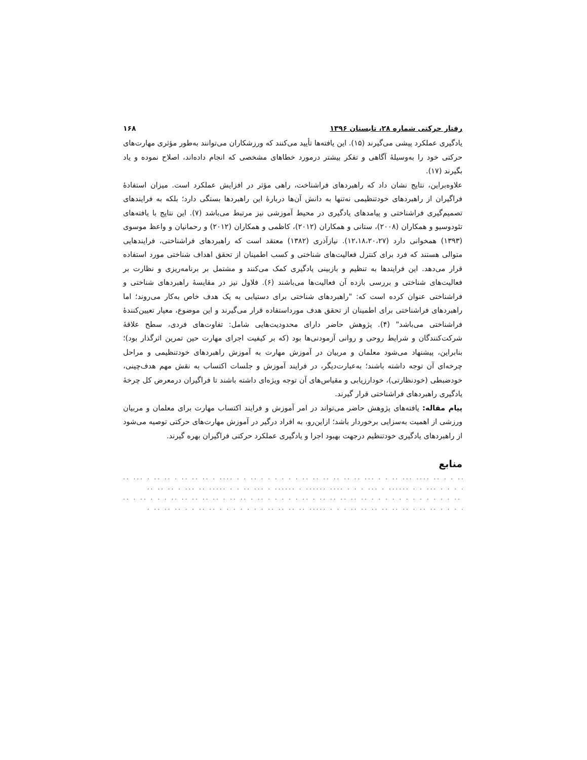رفتار حرکتی شماره ۲۸، تابستان ۱۳۹۶ ۱۶۸
یادگیری عملکرد پیشی می‌گیرند (۱۵). این یافته‌ها تأیید می‌کنند که ورزشکاران می‌توانند به‌طور مؤثری مهارت‌های حرکتی خود را به‌وسیلهٔ آگاهی و تفکر بیشتر درمورد خطاهای مشخصی که انجام داده‌اند، اصلاح نموده و یاد بگیرند (۱۷).
علاوه‌براین، نتایج نشان داد که راهبردهای فراشناخت، راهی مؤثر در افزایش عملکرد است. میزان استفادهٔ فراگیران از راهبردهای خودتنظیمی نه‌تنها به دانش آن‌ها دربارهٔ این راهبردها بستگی دارد؛ بلکه به فرایندهای تصمیم‌گیری فراشناختی و پیامدهای یادگیری در محیط آموزشی نیز مرتبط می‌باشد (۷). این نتایج با یافته‌های تئودوسیو و همکاران (۲۰۰۸)، ستانی و همکاران (۲۰۱۲)، کاظمی و همکاران (۲۰۱۲) و رحمانیان و واعظ موسوی (۱۳۹۳) همخوانی دارد (۱۲،۱۸،۲۰،۲۷). نیازآذری (۱۳۸۲) معتقد است که راهبردهای فراشناختی، فرایندهایی متوالی هستند که فرد برای کنترل فعالیت‌های شناختی و کسب اطمینان از تحقق اهداف شناختی مورد استفاده قرار می‌دهد. این فرایندها به تنظیم و بازبینی یادگیری کمک می‌کنند و مشتمل بر برنامه‌ریزی و نظارت بر فعالیت‌های شناختی و بررسی بازده آن فعالیت‌ها می‌باشند (۶). فلاول نیز در مقایسهٔ راهبردهای شناختی و فراشناختی عنوان کرده است که: "راهبردهای شناختی برای دستیابی به یک هدف خاص به‌کار می‌روند؛ اما راهبردهای فراشناختی برای اطمینان از تحقق هدف مورداستفاده قرار می‌گیرند و این موضوع، معیار تعیین‌کنندهٔ فراشناختی می‌باشد" (۴). پژوهش حاضر دارای محدودیت‌هایی شامل: تفاوت‌های فردی، سطح علاقهٔ شرکت‌کنندگان و شرایط روحی و روانی آزمودنی‌ها بود (که بر کیفیت اجرای مهارت حین تمرین اثرگذار بود)؛ بنابراین، پیشنهاد می‌شود معلمان و مربیان در آموزش مهارت به آموزش راهبردهای خودتنظیمی و مراحل چرخه‌ای آن توجه داشته باشند؛ به‌عبارت‌دیگر، در فرایند آموزش و جلسات اکتساب به نقش مهم هدف‌چینی، خودضبطی (خودنظارتی)، خودارزیابی و مقیاس‌های آن توجه ویژه‌ای داشته باشند تا فراگیران درمعرض کل چرخهٔ یادگیری راهبردهای فراشناختی قرار گیرند.
پیام مقاله: یافته‌های پژوهش حاضر می‌تواند در امر آموزش و فرایند اکتساب مهارت برای معلمان و مربیان ورزشی از اهمیت به‌سزایی برخوردار باشد؛ ازاین‌رو، به افراد درگیر در آموزش مهارت‌های حرکتی توصیه می‌شود از راهبردهای یادگیری خودتنظیم درجهت بهبود اجرا و یادگیری عملکرد حرکتی فراگیران بهره گیرند.
منابع
.. ... . .. .. . .. .. .. . .... . . .. . . . . . . .. .. .. .. .. .. ... . . .. ... .... .. . . .. ..... . . . ..
.. .. .. . ... .. ..... . . .. ... . ...... . ...... .... . . . ... . ...... . . ... . . . .. ... . . .. ..
.. . .. . . . .. .. .. .. .. . .. .. . .. . . . . . .. . .. .. .. .. .. . . . . . . . . . . . . .. . . . . . . . ...
. .. .. .. . . .. .. . . . . . . . .. .. .. .. ..... . . . .. .. .. .. .. .. . .. .. . . . .. .. . . . .